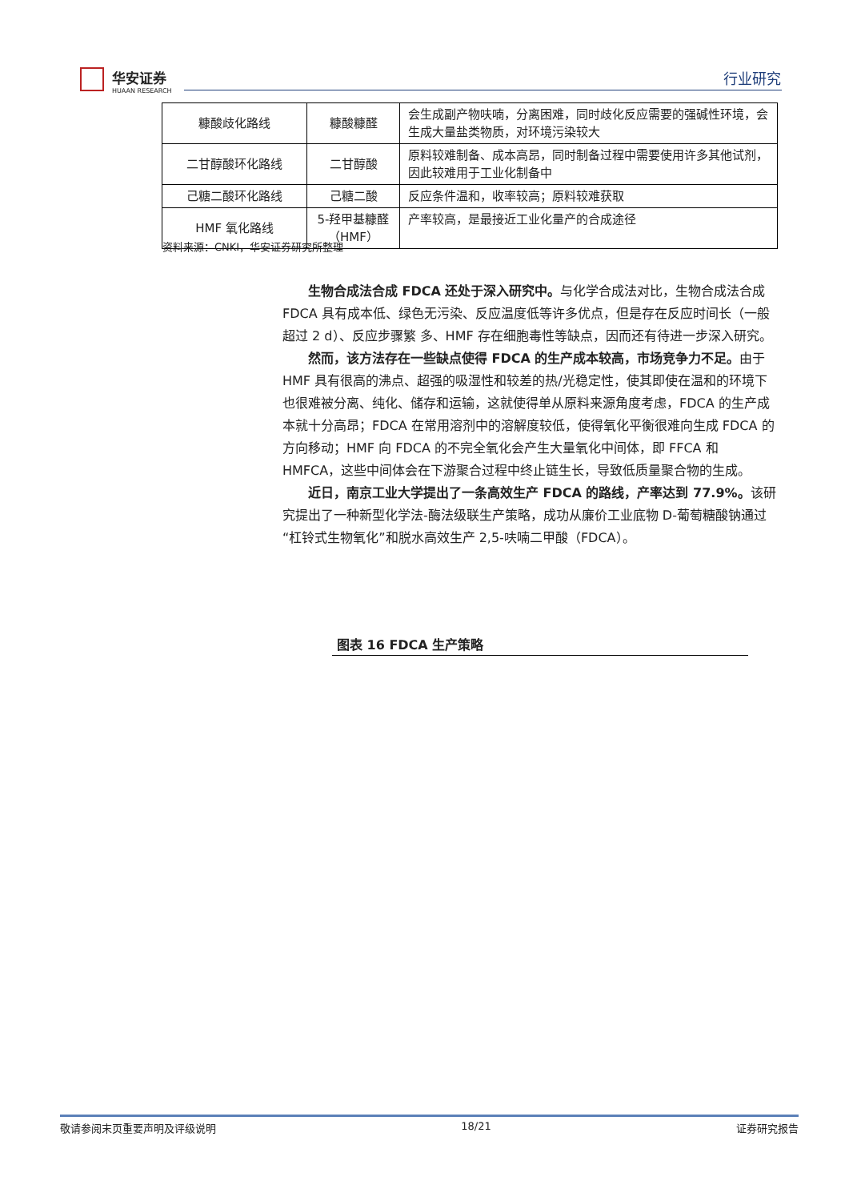华安证券
HUAAN RESEARCH
行业研究
| 糠酸歧化路线 | 糠酸糠醛 | 会生成副产物呋喃，分离困难，同时歧化反应需要的强碱性环境，会生成大量盐类物质，对环境污染较大 |
| 二甘醇酸环化路线 | 二甘醇酸 | 原料较难制备、成本高昂，同时制备过程中需要使用许多其他试剂，因此较难用于工业化制备中 |
| 己糖二酸环化路线 | 己糖二酸 | 反应条件温和，收率较高；原料较难获取 |
| HMF 氧化路线 | 5-羟甲基糠醛（HMF） | 产率较高，是最接近工业化量产的合成途径 |
资料来源：CNKI，华安证券研究所整理
生物合成法合成 FDCA 还处于深入研究中。与化学合成法对比，生物合成法合成 FDCA 具有成本低、绿色无污染、反应温度低等许多优点，但是存在反应时间长（一般超过 2 d）、反应步骤繁 多、HMF 存在细胞毒性等缺点，因而还有待进一步深入研究。
然而，该方法存在一些缺点使得 FDCA 的生产成本较高，市场竞争力不足。由于 HMF 具有很高的沸点、超强的吸湿性和较差的热/光稳定性，使其即使在温和的环境下也很难被分离、纯化、储存和运输，这就使得单从原料来源角度考虑，FDCA 的生产成本就十分高昂；FDCA 在常用溶剂中的溶解度较低，使得氧化平衡很难向生成 FDCA 的方向移动；HMF 向 FDCA 的不完全氧化会产生大量氧化中间体，即 FFCA 和 HMFCA，这些中间体会在下游聚合过程中终止链生长，导致低质量聚合物的生成。
近日，南京工业大学提出了一条高效生产 FDCA 的路线，产率达到 77.9%。该研究提出了一种新型化学法-酶法级联生产策略，成功从廉价工业底物 D-葡萄糖酸钠通过“杠铃式生物氧化”和脱水高效生产 2,5-呋喃二甲酸（FDCA）。
图表 16 FDCA 生产策略
敬请参阅末页重要声明及评级说明 18/21 证券研究报告